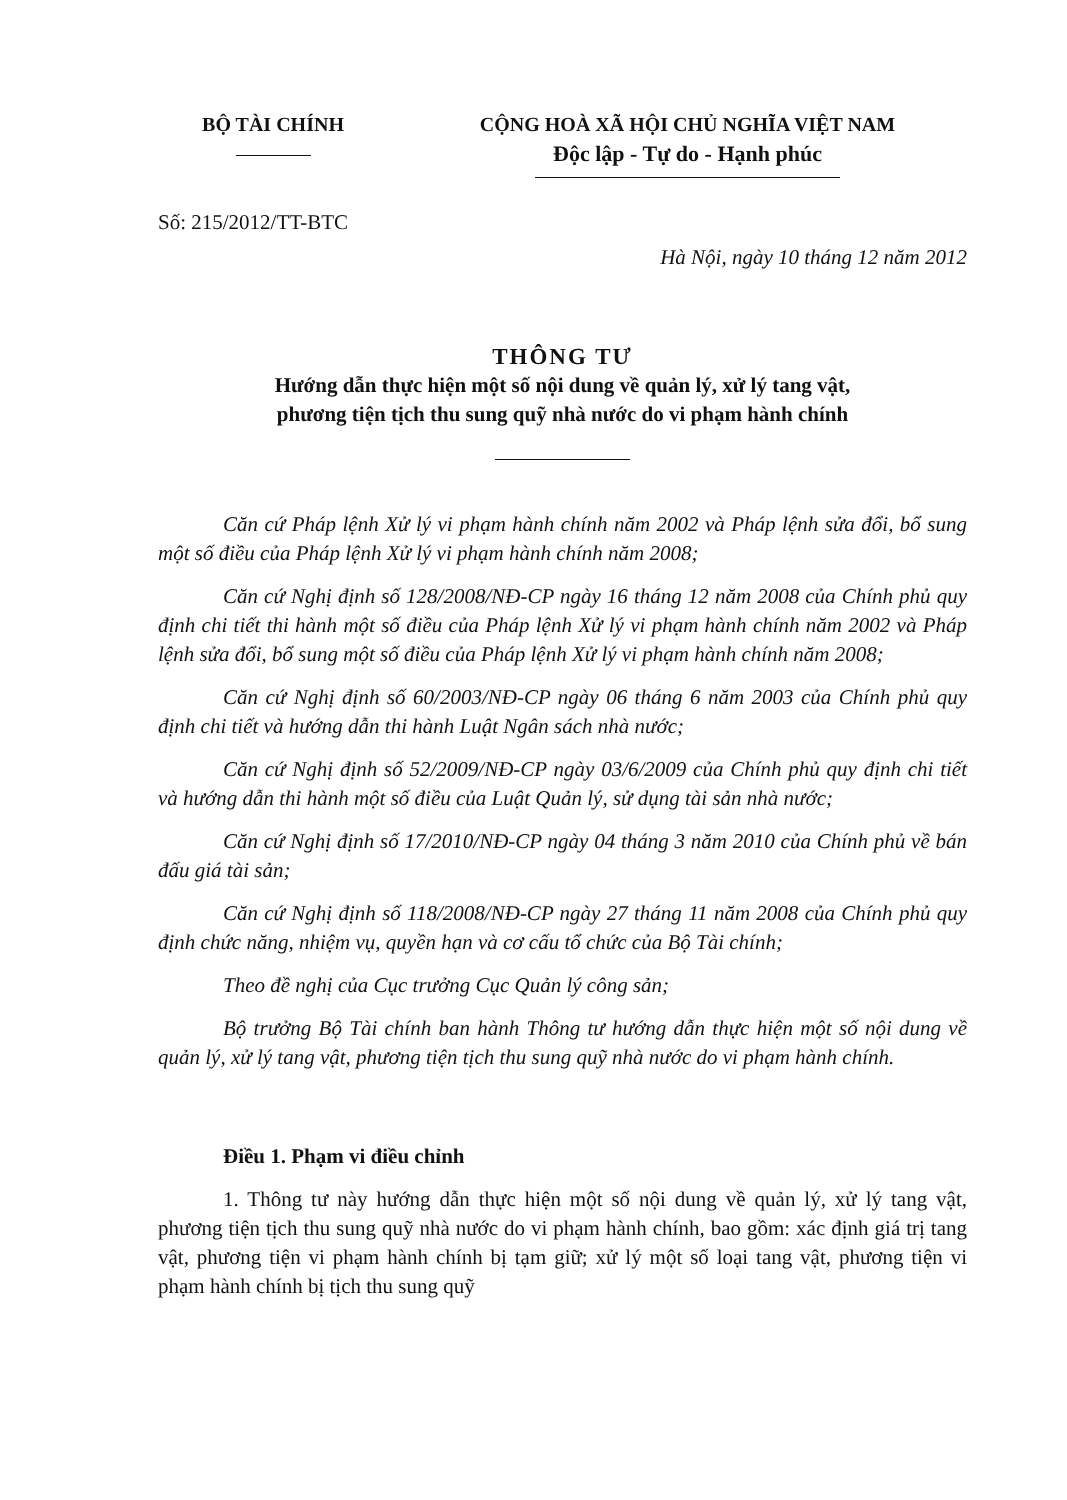BỘ TÀI CHÍNH CỘNG HOÀ XÃ HỘI CHỦ NGHĨA VIỆT NAM
Độc lập - Tự do - Hạnh phúc
Số: 215/2012/TT-BTC
Hà Nội, ngày 10 tháng 12 năm 2012
THÔNG TƯ
Hướng dẫn thực hiện một số nội dung về quản lý, xử lý tang vật,
phương tiện tịch thu sung quỹ nhà nước do vi phạm hành chính
Căn cứ Pháp lệnh Xử lý vi phạm hành chính năm 2002 và Pháp lệnh sửa đổi, bổ sung một số điều của Pháp lệnh Xử lý vi phạm hành chính năm 2008;
Căn cứ Nghị định số 128/2008/NĐ-CP ngày 16 tháng 12 năm 2008 của Chính phủ quy định chi tiết thi hành một số điều của Pháp lệnh Xử lý vi phạm hành chính năm 2002 và Pháp lệnh sửa đổi, bổ sung một số điều của Pháp lệnh Xử lý vi phạm hành chính năm 2008;
Căn cứ Nghị định số 60/2003/NĐ-CP ngày 06 tháng 6 năm 2003 của Chính phủ quy định chi tiết và hướng dẫn thi hành Luật Ngân sách nhà nước;
Căn cứ Nghị định số 52/2009/NĐ-CP ngày 03/6/2009 của Chính phủ quy định chi tiết và hướng dẫn thi hành một số điều của Luật Quản lý, sử dụng tài sản nhà nước;
Căn cứ Nghị định số 17/2010/NĐ-CP ngày 04 tháng 3 năm 2010 của Chính phủ về bán đấu giá tài sản;
Căn cứ Nghị định số 118/2008/NĐ-CP ngày 27 tháng 11 năm 2008 của Chính phủ quy định chức năng, nhiệm vụ, quyền hạn và cơ cấu tổ chức của Bộ Tài chính;
Theo đề nghị của Cục trưởng Cục Quản lý công sản;
Bộ trưởng Bộ Tài chính ban hành Thông tư hướng dẫn thực hiện một số nội dung về quản lý, xử lý tang vật, phương tiện tịch thu sung quỹ nhà nước do vi phạm hành chính.
Điều 1. Phạm vi điều chỉnh
1. Thông tư này hướng dẫn thực hiện một số nội dung về quản lý, xử lý tang vật, phương tiện tịch thu sung quỹ nhà nước do vi phạm hành chính, bao gồm: xác định giá trị tang vật, phương tiện vi phạm hành chính bị tạm giữ; xử lý một số loại tang vật, phương tiện vi phạm hành chính bị tịch thu sung quỹ